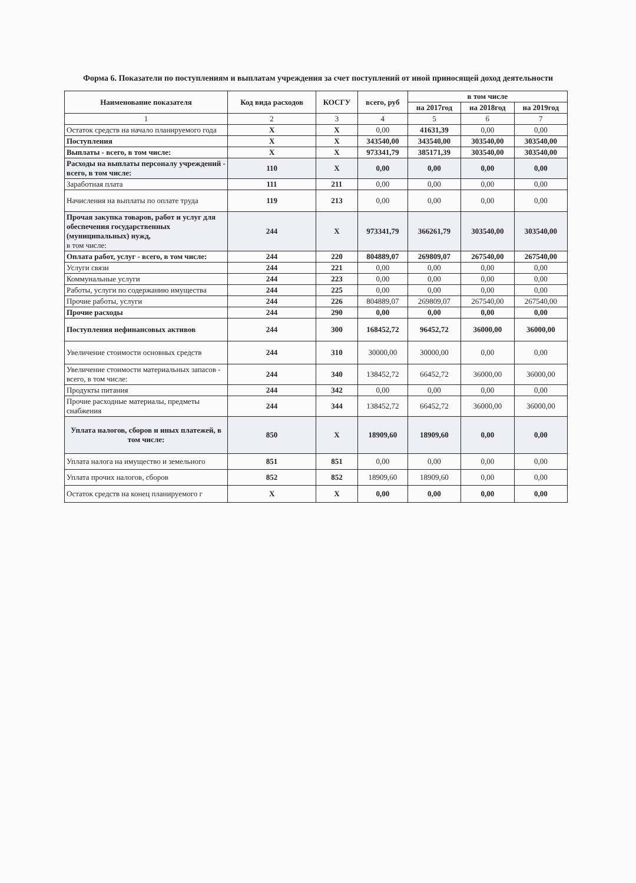Форма 6. Показатели по поступлениям и выплатам учреждения за счет поступлений от иной приносящей доход деятельности
| Наименование показателя | Код вида расходов | КОСГУ | всего, руб | в том числе | | |
| --- | --- | --- | --- | --- | --- | --- |
| | | | | на 2017год | на 2018год | на 2019год |
| 1 | 2 | 3 | 4 | 5 | 6 | 7 |
| Остаток средств на начало планируемого года | X | X | 0,00 | 41631,39 | 0,00 | 0,00 |
| Поступления | X | X | 343540,00 | 343540,00 | 303540,00 | 303540,00 |
| Выплаты - всего, в том числе: | X | X | 973341,79 | 385171,39 | 303540,00 | 303540,00 |
| Расходы на выплаты персоналу учреждений - всего, в том числе: | 110 | X | 0,00 | 0,00 | 0,00 | 0,00 |
| Заработная плата | 111 | 211 | 0,00 | 0,00 | 0,00 | 0,00 |
| Начисления на выплаты по оплате труда | 119 | 213 | 0,00 | 0,00 | 0,00 | 0,00 |
| Прочая закупка товаров, работ и услуг для обеспечения государственных (муниципальных) нужд, в том числе: | 244 | X | 973341,79 | 366261,79 | 303540,00 | 303540,00 |
| Оплата работ, услуг - всего, в том числе: | 244 | 220 | 804889,07 | 269809,07 | 267540,00 | 267540,00 |
| Услуги связи | 244 | 221 | 0,00 | 0,00 | 0,00 | 0,00 |
| Коммунальные услуги | 244 | 223 | 0,00 | 0,00 | 0,00 | 0,00 |
| Работы, услуги по содержанию имущества | 244 | 225 | 0,00 | 0,00 | 0,00 | 0,00 |
| Прочие работы, услуги | 244 | 226 | 804889,07 | 269809,07 | 267540,00 | 267540,00 |
| Прочие расходы | 244 | 290 | 0,00 | 0,00 | 0,00 | 0,00 |
| Поступления нефинансовых активов | 244 | 300 | 168452,72 | 96452,72 | 36000,00 | 36000,00 |
| Увеличение стоимости основных средств | 244 | 310 | 30000,00 | 30000,00 | 0,00 | 0,00 |
| Увеличение стоимости материальных запасов - всего, в том числе: | 244 | 340 | 138452,72 | 66452,72 | 36000,00 | 36000,00 |
| Продукты питания | 244 | 342 | 0,00 | 0,00 | 0,00 | 0,00 |
| Прочие расходные материалы, предметы снабжения | 244 | 344 | 138452,72 | 66452,72 | 36000,00 | 36000,00 |
| Уплата налогов, сборов и иных платежей, в том числе: | 850 | X | 18909,60 | 18909,60 | 0,00 | 0,00 |
| Уплата налога на имущество и земельного | 851 | 851 | 0,00 | 0,00 | 0,00 | 0,00 |
| Уплата прочих налогов, сборов | 852 | 852 | 18909,60 | 18909,60 | 0,00 | 0,00 |
| Остаток средств на конец планируемого г | X | X | 0,00 | 0,00 | 0,00 | 0,00 |